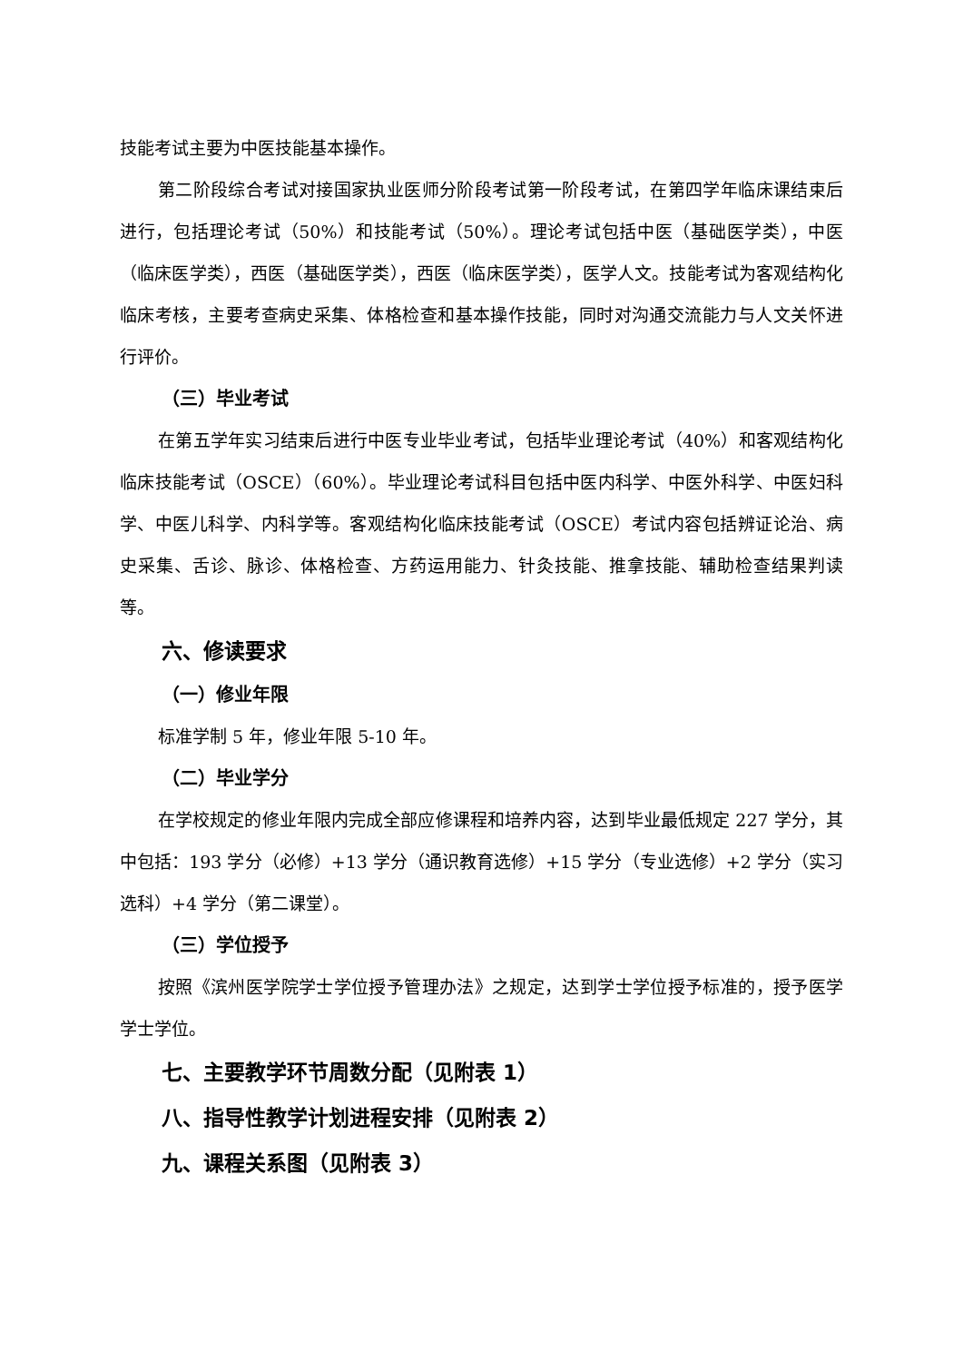技能考试主要为中医技能基本操作。
第二阶段综合考试对接国家执业医师分阶段考试第一阶段考试，在第四学年临床课结束后进行，包括理论考试（50%）和技能考试（50%）。理论考试包括中医（基础医学类），中医（临床医学类），西医（基础医学类），西医（临床医学类），医学人文。技能考试为客观结构化临床考核，主要考查病史采集、体格检查和基本操作技能，同时对沟通交流能力与人文关怀进行评价。
（三）毕业考试
在第五学年实习结束后进行中医专业毕业考试，包括毕业理论考试（40%）和客观结构化临床技能考试（OSCE）（60%）。毕业理论考试科目包括中医内科学、中医外科学、中医妇科学、中医儿科学、内科学等。客观结构化临床技能考试（OSCE）考试内容包括辨证论治、病史采集、舌诊、脉诊、体格检查、方药运用能力、针灸技能、推拿技能、辅助检查结果判读等。
六、修读要求
（一）修业年限
标准学制 5 年，修业年限 5-10 年。
（二）毕业学分
在学校规定的修业年限内完成全部应修课程和培养内容，达到毕业最低规定 227 学分，其中包括：193 学分（必修）+13 学分（通识教育选修）+15 学分（专业选修）+2 学分（实习选科）+4 学分（第二课堂）。
（三）学位授予
按照《滨州医学院学士学位授予管理办法》之规定，达到学士学位授予标准的，授予医学学士学位。
七、主要教学环节周数分配（见附表 1）
八、指导性教学计划进程安排（见附表 2）
九、课程关系图（见附表 3）